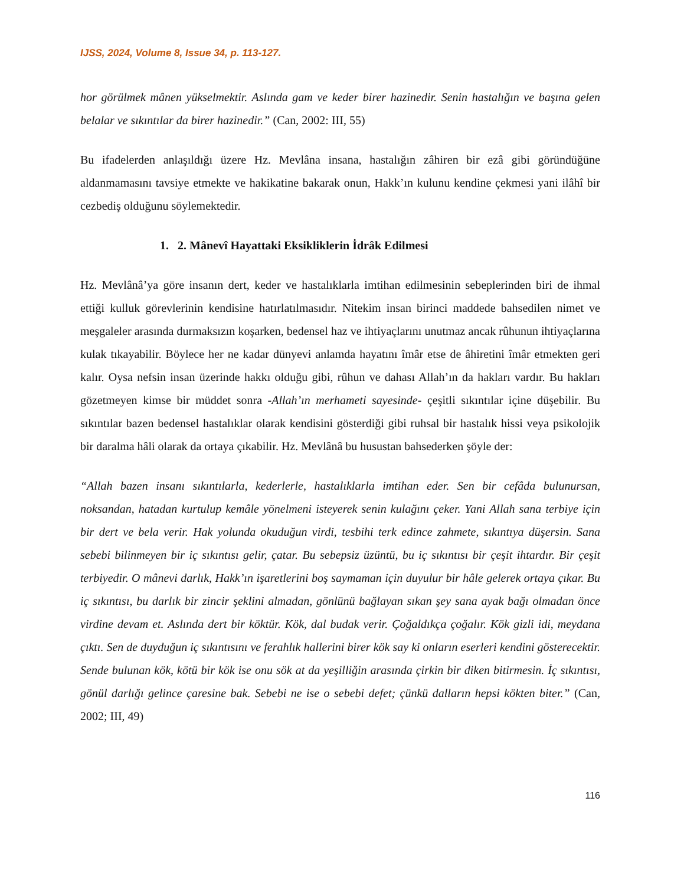IJSS, 2024, Volume 8, Issue 34, p. 113-127.
hor görülmek mânen yükselmektir. Aslında gam ve keder birer hazinedir. Senin hastalığın ve başına gelen belalar ve sıkıntılar da birer hazinedir.” (Can, 2002: III, 55)
Bu ifadelerden anlaşıldığı üzere Hz. Mevlâna insana, hastalığın zâhiren bir ezâ gibi göründüğüne aldanmamasını tavsiye etmekte ve hakikatine bakarak onun, Hakk’ın kulunu kendine çekmesi yani ilâhî bir cezbediş olduğunu söylemektedir.
1. 2. Mânevî Hayattaki Eksikliklerin İdrâk Edilmesi
Hz. Mevlânâ’ya göre insanın dert, keder ve hastalıklarla imtihan edilmesinin sebeplerinden biri de ihmal ettiği kulluk görevlerinin kendisine hatırlatılmasıdır. Nitekim insan birinci maddede bahsedilen nimet ve meşgaleler arasında durmaksızın koşarken, bedensel haz ve ihtiyaçlarını unutmaz ancak rûhunun ihtiyaçlarına kulak tıkayabilir. Böylece her ne kadar dünyevi anlamda hayatını îmâr etse de âhiretini îmâr etmekten geri kalır. Oysa nefsin insan üzerinde hakkı olduğu gibi, rûhun ve dahası Allah’ın da hakları vardır. Bu hakları gözetmeyen kimse bir müddet sonra -Allah’ın merhameti sayesinde- çeşitli sıkıntılar içine düşebilir. Bu sıkıntılar bazen bedensel hastalıklar olarak kendisini gösterdiği gibi ruhsal bir hastalık hissi veya psikolojik bir daralma hâli olarak da ortaya çıkabilir. Hz. Mevlânâ bu husustan bahsederken şöyle der:
“Allah bazen insanı sıkıntılarla, kederlerle, hastalıklarla imtihan eder. Sen bir cefâda bulunursan, noksandan, hatadan kurtulup kemâle yönelmeni isteyerek senin kulağını çeker. Yani Allah sana terbiye için bir dert ve bela verir. Hak yolunda okuduğun virdi, tesbihi terk edince zahmete, sıkıntıya düşersin. Sana sebebi bilinmeyen bir iç sıkıntısı gelir, çatar. Bu sebepsiz üzüntü, bu iç sıkıntısı bir çeşit ihtardır. Bir çeşit terbiyedir. O mânevi darlık, Hakk’ın işaretlerini boş saymaman için duyulur bir hâle gelerek ortaya çıkar. Bu iç sıkıntısı, bu darlık bir zincir şeklini almadan, gönlünü bağlayan sıkan şey sana ayak bağı olmadan önce virdine devam et. Aslında dert bir köktür. Kök, dal budak verir. Çoğaldıkça çoğalır. Kök gizli idi, meydana çıktı. Sen de duyduğun iç sıkıntısını ve ferahlık hallerini birer kök say ki onların eserleri kendini gösterecektir. Sende bulunan kök, kötü bir kök ise onu sök at da yeşilliğin arasında çirkin bir diken bitirmesin. İç sıkıntısı, gönül darlığı gelince çaresine bak. Sebebi ne ise o sebebi defet; çünkü dalların hepsi kökten biter.” (Can, 2002; III, 49)
116